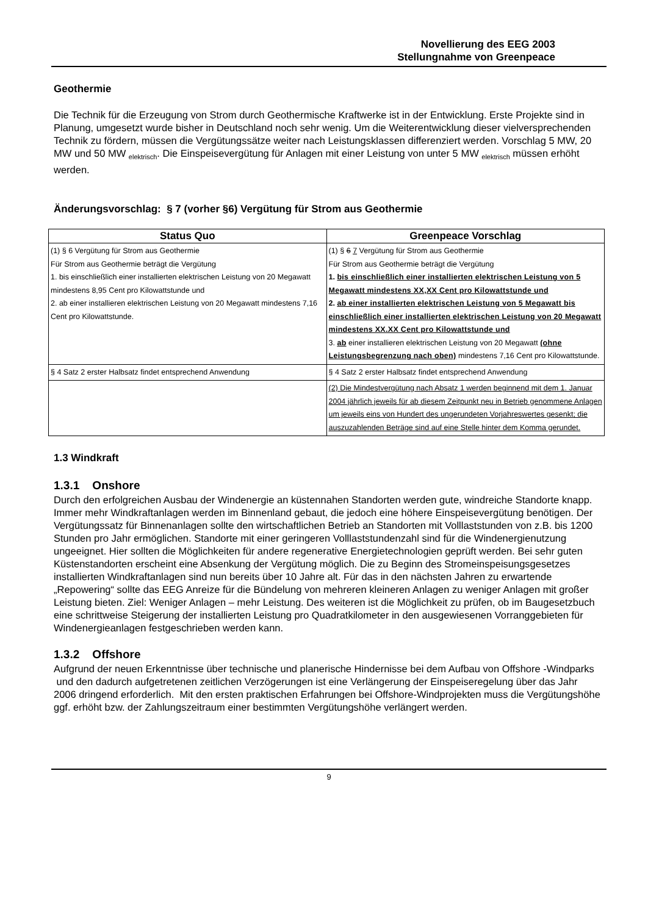Novellierung des EEG 2003
Stellungnahme von Greenpeace
Geothermie
Die Technik für die Erzeugung von Strom durch Geothermische Kraftwerke ist in der Entwicklung. Erste Projekte sind in Planung, umgesetzt wurde bisher in Deutschland noch sehr wenig. Um die Weiterentwicklung dieser vielversprechenden Technik zu fördern, müssen die Vergütungssätze weiter nach Leistungsklassen differenziert werden. Vorschlag 5 MW, 20 MW und 50 MW <sub>elektrisch</sub>. Die Einspeisevergütung für Anlagen mit einer Leistung von unter 5 MW <sub>elektrisch</sub> müssen erhöht werden.
Änderungsvorschlag: § 7 (vorher §6) Vergütung für Strom aus Geothermie
| Status Quo | Greenpeace Vorschlag |
| --- | --- |
| (1) § 6 Vergütung für Strom aus Geothermie Für Strom aus Geothermie beträgt die Vergütung 1. bis einschließlich einer installierten elektrischen Leistung von 20 Megawatt mindestens 8,95 Cent pro Kilowattstunde und 2. ab einer installieren elektrischen Leistung von 20 Megawatt mindestens 7,16 Cent pro Kilowattstunde. | (1) § 6 7 Vergütung für Strom aus Geothermie Für Strom aus Geothermie beträgt die Vergütung 1. bis einschließlich einer installierten elektrischen Leistung von 5 Megawatt mindestens XX,XX Cent pro Kilowattstunde und 2. ab einer installierten elektrischen Leistung von 5 Megawatt bis einschließlich einer installierten elektrischen Leistung von 20 Megawatt mindestens XX.XX Cent pro Kilowattstunde und 3. ab einer installieren elektrischen Leistung von 20 Megawatt (ohne Leistungsbegrenzung nach oben) mindestens 7,16 Cent pro Kilowattstunde. |
| § 4 Satz 2 erster Halbsatz findet entsprechend Anwendung | § 4 Satz 2 erster Halbsatz findet entsprechend Anwendung |
| | (2) Die Mindestvergütung nach Absatz 1 werden beginnend mit dem 1. Januar 2004 jährlich jeweils für ab diesem Zeitpunkt neu in Betrieb genommene Anlagen um jeweils eins von Hundert des ungerundeten Vorjahreswertes gesenkt; die auszuzahlenden Beträge sind auf eine Stelle hinter dem Komma gerundet. |
1.3 Windkraft
1.3.1 Onshore
Durch den erfolgreichen Ausbau der Windenergie an küstennahen Standorten werden gute, windreiche Standorte knapp. Immer mehr Windkraftanlagen werden im Binnenland gebaut, die jedoch eine höhere Einspeisevergütung benötigen. Der Vergütungssatz für Binnenanlagen sollte den wirtschaftlichen Betrieb an Standorten mit Volllaststunden von z.B. bis 1200 Stunden pro Jahr ermöglichen. Standorte mit einer geringeren Volllaststundenzahl sind für die Windenergienutzung ungeeignet. Hier sollten die Möglichkeiten für andere regenerative Energietechnologien geprüft werden. Bei sehr guten Küstenstandorten erscheint eine Absenkung der Vergütung möglich. Die zu Beginn des Stromeinspeisungsgesetzes installierten Windkraftanlagen sind nun bereits über 10 Jahre alt. Für das in den nächsten Jahren zu erwartende „Repowering“ sollte das EEG Anreize für die Bündelung von mehreren kleineren Anlagen zu weniger Anlagen mit großer Leistung bieten. Ziel: Weniger Anlagen – mehr Leistung. Des weiteren ist die Möglichkeit zu prüfen, ob im Baugesetzbuch eine schrittweise Steigerung der installierten Leistung pro Quadratkilometer in den ausgewiesenen Vorranggebieten für Windenergieanlagen festgeschrieben werden kann.
1.3.2 Offshore
Aufgrund der neuen Erkenntnisse über technische und planerische Hindernisse bei dem Aufbau von Offshore -Windparks und den dadurch aufgetretenen zeitlichen Verzögerungen ist eine Verlängerung der Einspeiseregelung über das Jahr 2006 dringend erforderlich. Mit den ersten praktischen Erfahrungen bei Offshore-Windprojekten muss die Vergütungshöhe ggf. erhöht bzw. der Zahlungszeitraum einer bestimmten Vergütungshöhe verlängert werden.
9